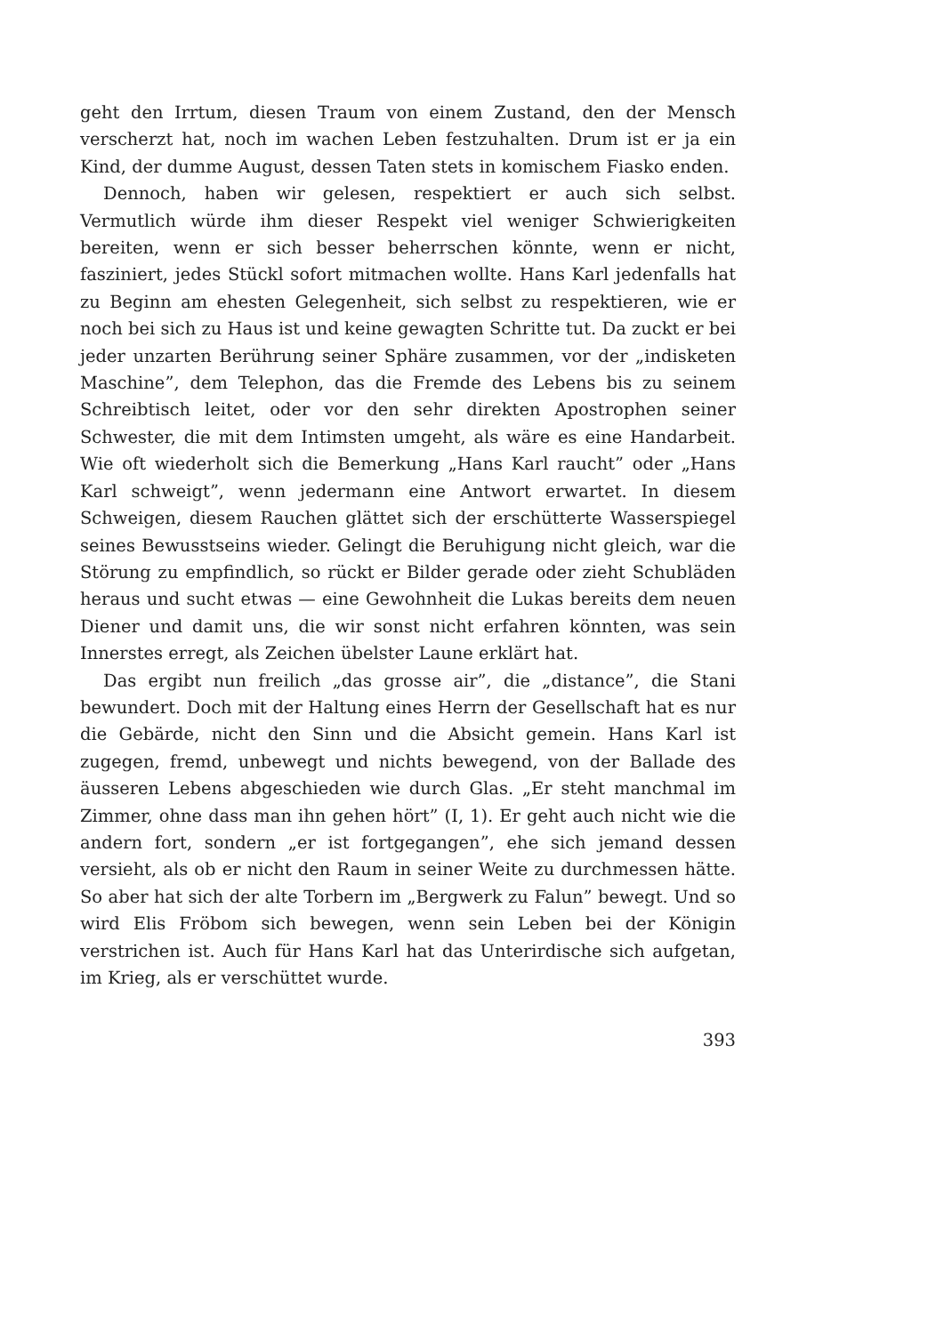geht den Irrtum, diesen Traum von einem Zustand, den der Mensch verscherzt hat, noch im wachen Leben festzuhalten. Drum ist er ja ein Kind, der dumme August, dessen Taten stets in komischem Fiasko enden.
Dennoch, haben wir gelesen, respektiert er auch sich selbst. Vermutlich würde ihm dieser Respekt viel weniger Schwierigkeiten bereiten, wenn er sich besser beherrschen könnte, wenn er nicht, fasziniert, jedes Stückl sofort mitmachen wollte. Hans Karl jedenfalls hat zu Beginn am ehesten Gelegenheit, sich selbst zu respektieren, wie er noch bei sich zu Haus ist und keine gewagten Schritte tut. Da zuckt er bei jeder unzarten Berührung seiner Sphäre zusammen, vor der „indisketen Maschine”, dem Telephon, das die Fremde des Lebens bis zu seinem Schreibtisch leitet, oder vor den sehr direkten Apostrophen seiner Schwester, die mit dem Intimsten umgeht, als wäre es eine Handarbeit. Wie oft wiederholt sich die Bemerkung „Hans Karl raucht” oder „Hans Karl schweigt”, wenn jedermann eine Antwort erwartet. In diesem Schweigen, diesem Rauchen glättet sich der erschütterte Wasserspiegel seines Bewusstseins wieder. Gelingt die Beruhigung nicht gleich, war die Störung zu empfindlich, so rückt er Bilder gerade oder zieht Schubläden heraus und sucht etwas — eine Gewohnheit die Lukas bereits dem neuen Diener und damit uns, die wir sonst nicht erfahren könnten, was sein Innerstes erregt, als Zeichen übelster Laune erklärt hat.
Das ergibt nun freilich „das grosse air”, die „distance”, die Stani bewundert. Doch mit der Haltung eines Herrn der Gesellschaft hat es nur die Gebärde, nicht den Sinn und die Absicht gemein. Hans Karl ist zugegen, fremd, unbewegt und nichts bewegend, von der Ballade des äusseren Lebens abgeschieden wie durch Glas. „Er steht manchmal im Zimmer, ohne dass man ihn gehen hört” (I, 1). Er geht auch nicht wie die andern fort, sondern „er ist fortgegangen”, ehe sich jemand dessen versieht, als ob er nicht den Raum in seiner Weite zu durchmessen hätte. So aber hat sich der alte Torbern im „Bergwerk zu Falun” bewegt. Und so wird Elis Fröbom sich bewegen, wenn sein Leben bei der Königin verstrichen ist. Auch für Hans Karl hat das Unterirdische sich aufgetan, im Krieg, als er verschüttet wurde.
393